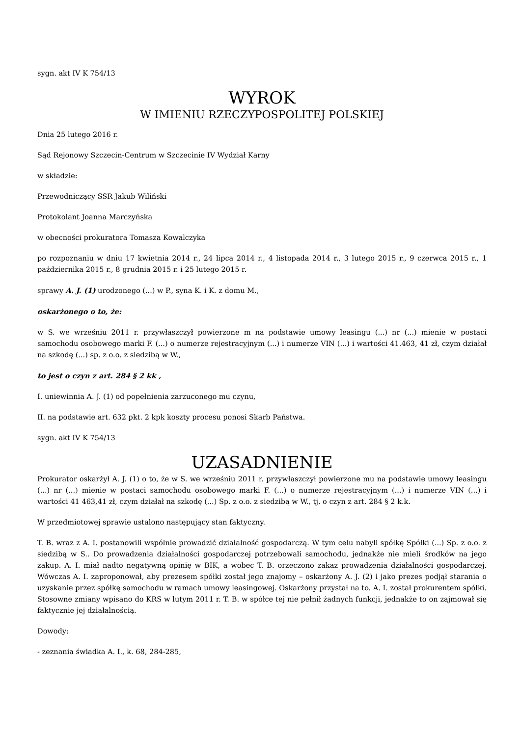sygn. akt IV K 754/13
WYROK
W IMIENIU RZECZYPOSPOLITEJ POLSKIEJ
Dnia 25 lutego 2016 r.
Sąd Rejonowy Szczecin-Centrum w Szczecinie IV Wydział Karny
w składzie:
Przewodniczący SSR Jakub Wiliński
Protokolant Joanna Marczyńska
w obecności prokuratora Tomasza Kowalczyka
po rozpoznaniu w dniu 17 kwietnia 2014 r., 24 lipca 2014 r., 4 listopada 2014 r., 3 lutego 2015 r., 9 czerwca 2015 r., 1 października 2015 r., 8 grudnia 2015 r. i 25 lutego 2015 r.
sprawy A. J. (1) urodzonego (...) w P., syna K. i K. z domu M.,
oskarżonego o to, że:
w S. we wrześniu 2011 r. przywłaszczył powierzone m na podstawie umowy leasingu (...) nr (...) mienie w postaci samochodu osobowego marki F. (...) o numerze rejestracyjnym (...) i numerze VIN (...) i wartości 41.463, 41 zł, czym działał na szkodę (...) sp. z o.o. z siedzibą w W.,
to jest o czyn z art. 284 § 2 kk ,
I. uniewinnia A. J. (1) od popełnienia zarzuconego mu czynu,
II. na podstawie art. 632 pkt. 2 kpk koszty procesu ponosi Skarb Państwa.
sygn. akt IV K 754/13
UZASADNIENIE
Prokurator oskarżył A. J. (1) o to, że w S. we wrześniu 2011 r. przywłaszczył powierzone mu na podstawie umowy leasingu (...) nr (...) mienie w postaci samochodu osobowego marki F. (...) o numerze rejestracyjnym (...) i numerze VIN (...) i wartości 41 463,41 zł, czym działał na szkodę (...) Sp. z o.o. z siedzibą w W., tj. o czyn z art. 284 § 2 k.k.
W przedmiotowej sprawie ustalono następujący stan faktyczny.
T. B. wraz z A. I. postanowili wspólnie prowadzić działalność gospodarczą. W tym celu nabyli spółkę Spółki (...) Sp. z o.o. z siedzibą w S.. Do prowadzenia działalności gospodarczej potrzebowali samochodu, jednakże nie mieli środków na jego zakup. A. I. miał nadto negatywną opinię w BIK, a wobec T. B. orzeczono zakaz prowadzenia działalności gospodarczej. Wówczas A. I. zaproponował, aby prezesem spółki został jego znajomy – oskarżony A. J. (2) i jako prezes podjął starania o uzyskanie przez spółkę samochodu w ramach umowy leasingowej. Oskarżony przystał na to. A. I. został prokurentem spółki. Stosowne zmiany wpisano do KRS w lutym 2011 r. T. B. w spółce tej nie pełnił żadnych funkcji, jednakże to on zajmował się faktycznie jej działalnością.
Dowody:
- zeznania świadka A. I., k. 68, 284-285,